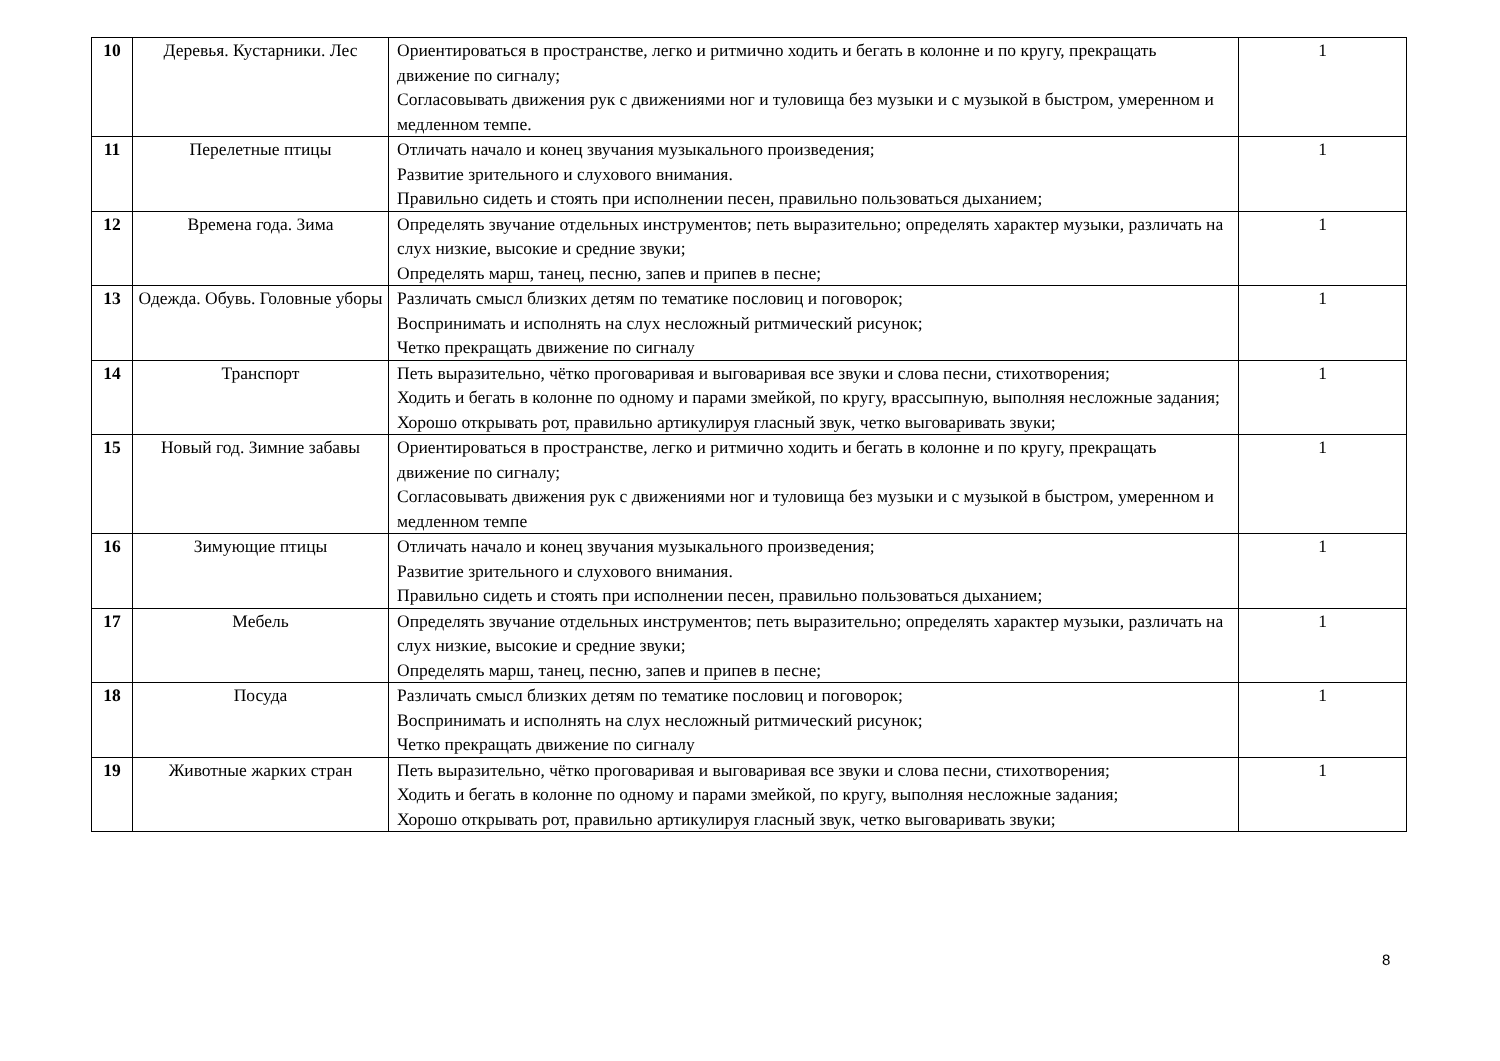| 10 | Деревья. Кустарники. Лес | Ориентироваться в пространстве, легко и ритмично ходить и бегать в колонне и по кругу, прекращать движение по сигналу; Согласовывать движения рук с движениями ног и туловища без музыки и с музыкой в быстром, умеренном и медленном темпе. | 1 |
| 11 | Перелетные птицы | Отличать начало и конец звучания музыкального произведения; Развитие зрительного и слухового внимания. Правильно сидеть и стоять при исполнении песен, правильно пользоваться дыханием; | 1 |
| 12 | Времена года. Зима | Определять звучание отдельных инструментов; петь выразительно; определять характер музыки, различать на слух низкие, высокие и средние звуки; Определять марш, танец, песню, запев и припев в песне; | 1 |
| 13 | Одежда. Обувь. Головные уборы | Различать смысл близких детям по тематике пословиц и поговорок; Воспринимать и исполнять на слух несложный ритмический рисунок; Четко прекращать движение по сигналу | 1 |
| 14 | Транспорт | Петь выразительно, чётко проговаривая и выговаривая все звуки и слова песни, стихотворения; Ходить и бегать в колонне по одному и парами змейкой, по кругу, врассыпную, выполняя несложные задания; Хорошо открывать рот, правильно артикулируя гласный звук, четко выговаривать звуки; | 1 |
| 15 | Новый год. Зимние забавы | Ориентироваться в пространстве, легко и ритмично ходить и бегать в колонне и по кругу, прекращать движение по сигналу; Согласовывать движения рук с движениями ног и туловища без музыки и с музыкой в быстром, умеренном и медленном темпе | 1 |
| 16 | Зимующие птицы | Отличать начало и конец звучания музыкального произведения; Развитие зрительного и слухового внимания. Правильно сидеть и стоять при исполнении песен, правильно пользоваться дыханием; | 1 |
| 17 | Мебель | Определять звучание отдельных инструментов; петь выразительно; определять характер музыки, различать на слух низкие, высокие и средние звуки; Определять марш, танец, песню, запев и припев в песне; | 1 |
| 18 | Посуда | Различать смысл близких детям по тематике пословиц и поговорок; Воспринимать и исполнять на слух несложный ритмический рисунок; Четко прекращать движение по сигналу | 1 |
| 19 | Животные жарких стран | Петь выразительно, чётко проговаривая и выговаривая все звуки и слова песни, стихотворения; Ходить и бегать в колонне по одному и парами змейкой, по кругу, выполняя несложные задания; Хорошо открывать рот, правильно артикулируя гласный звук, четко выговаривать звуки; | 1 |
8